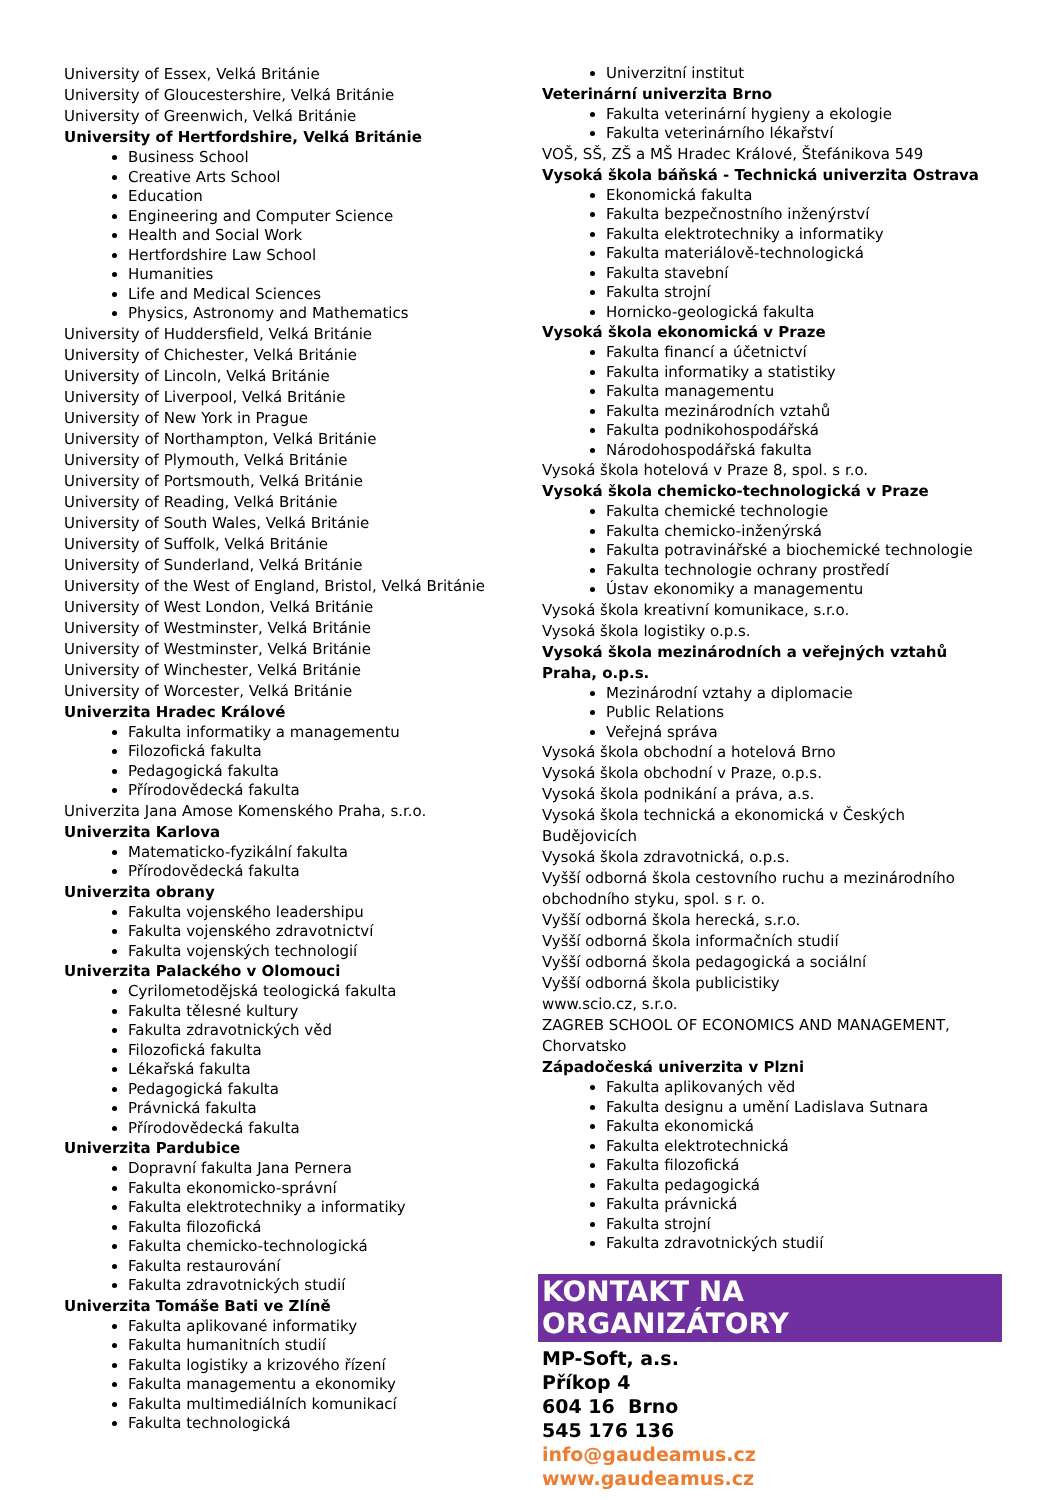University of Essex, Velká Británie
University of Gloucestershire, Velká Británie
University of Greenwich, Velká Británie
University of Hertfordshire, Velká Británie
Business School
Creative Arts School
Education
Engineering and Computer Science
Health and Social Work
Hertfordshire Law School
Humanities
Life and Medical Sciences
Physics, Astronomy and Mathematics
University of Huddersfield, Velká Británie
University of Chichester, Velká Británie
University of Lincoln, Velká Británie
University of Liverpool, Velká Británie
University of New York in Prague
University of Northampton, Velká Británie
University of Plymouth, Velká Británie
University of Portsmouth, Velká Británie
University of Reading, Velká Británie
University of South Wales, Velká Británie
University of Suffolk, Velká Británie
University of Sunderland, Velká Británie
University of the West of England, Bristol, Velká Británie
University of West London, Velká Británie
University of Westminster, Velká Británie
University of Westminster, Velká Británie
University of Winchester, Velká Británie
University of Worcester, Velká Británie
Univerzita Hradec Králové
Fakulta informatiky a managementu
Filozofická fakulta
Pedagogická fakulta
Přírodovědecká fakulta
Univerzita Jana Amose Komenského Praha, s.r.o.
Univerzita Karlova
Matematicko-fyzikální fakulta
Přírodovědecká fakulta
Univerzita obrany
Fakulta vojenského leadershipu
Fakulta vojenského zdravotnictví
Fakulta vojenských technologií
Univerzita Palackého v Olomouci
Cyrilometodějská teologická fakulta
Fakulta tělesné kultury
Fakulta zdravotnických věd
Filozofická fakulta
Lékařská fakulta
Pedagogická fakulta
Právnická fakulta
Přírodovědecká fakulta
Univerzita Pardubice
Dopravní fakulta Jana Pernera
Fakulta ekonomicko-správní
Fakulta elektrotechniky a informatiky
Fakulta filozofická
Fakulta chemicko-technologická
Fakulta restaurování
Fakulta zdravotnických studií
Univerzita Tomáše Bati ve Zlíně
Fakulta aplikované informatiky
Fakulta humanitních studií
Fakulta logistiky a krizového řízení
Fakulta managementu a ekonomiky
Fakulta multimediálních komunikací
Fakulta technologická
Univerzitní institut
Veterinární univerzita Brno
Fakulta veterinární hygieny a ekologie
Fakulta veterinárního lékařství
VOŠ, SŠ, ZŠ a MŠ Hradec Králové, Štefánikova 549
Vysoká škola báňská - Technická univerzita Ostrava
Ekonomická fakulta
Fakulta bezpečnostního inženýrství
Fakulta elektrotechniky a informatiky
Fakulta materiálově-technologická
Fakulta stavební
Fakulta strojní
Hornicko-geologická fakulta
Vysoká škola ekonomická v Praze
Fakulta financí a účetnictví
Fakulta informatiky a statistiky
Fakulta managementu
Fakulta mezinárodních vztahů
Fakulta podnikohospodářská
Národohospodářská fakulta
Vysoká škola hotelová v Praze 8, spol. s r.o.
Vysoká škola chemicko-technologická v Praze
Fakulta chemické technologie
Fakulta chemicko-inženýrská
Fakulta potravinářské a biochemické technologie
Fakulta technologie ochrany prostředí
Ústav ekonomiky a managementu
Vysoká škola kreativní komunikace, s.r.o.
Vysoká škola logistiky o.p.s.
Vysoká škola mezinárodních a veřejných vztahů Praha, o.p.s.
Mezinárodní vztahy a diplomacie
Public Relations
Veřejná správa
Vysoká škola obchodní a hotelová Brno
Vysoká škola obchodní v Praze, o.p.s.
Vysoká škola podnikání a práva, a.s.
Vysoká škola technická a ekonomická v Českých Budějovicích
Vysoká škola zdravotnická, o.p.s.
Vyšší odborná škola cestovního ruchu a mezinárodního obchodního styku, spol. s r. o.
Vyšší odborná škola herecká, s.r.o.
Vyšší odborná škola informačních studií
Vyšší odborná škola pedagogická a sociální
Vyšší odborná škola publicistiky
www.scio.cz, s.r.o.
ZAGREB SCHOOL OF ECONOMICS AND MANAGEMENT, Chorvatsko
Západočeská univerzita v Plzni
Fakulta aplikovaných věd
Fakulta designu a umění Ladislava Sutnara
Fakulta ekonomická
Fakulta elektrotechnická
Fakulta filozofická
Fakulta pedagogická
Fakulta právnická
Fakulta strojní
Fakulta zdravotnických studií
KONTAKT NA ORGANIZÁTORY
MP-Soft, a.s.
Příkop 4
604 16 Brno
545 176 136
info@gaudeamus.cz
www.gaudeamus.cz